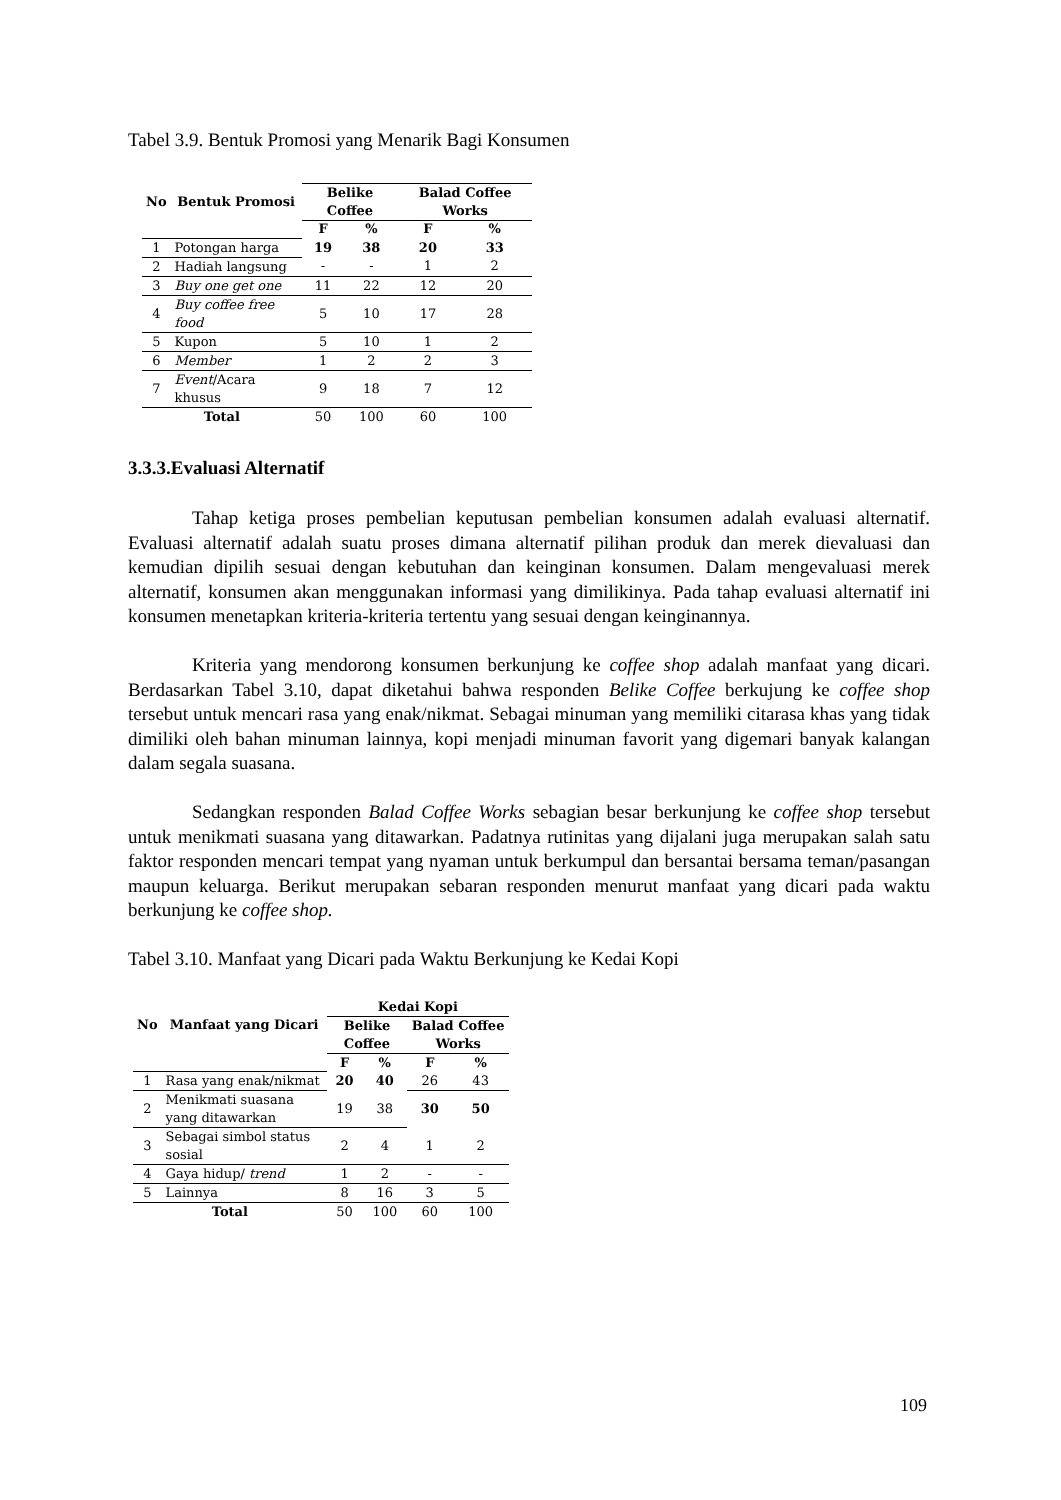Tabel 3.9. Bentuk Promosi yang Menarik Bagi Konsumen
| No | Bentuk Promosi | Belike Coffee | | Balad Coffee Works | |
| --- | --- | --- | --- | --- | --- |
| | | F | % | F | % |
| 1 | Potongan harga | 19 | 38 | 20 | 33 |
| 2 | Hadiah langsung | - | - | 1 | 2 |
| 3 | Buy one get one | 11 | 22 | 12 | 20 |
| 4 | Buy coffee free food | 5 | 10 | 17 | 28 |
| 5 | Kupon | 5 | 10 | 1 | 2 |
| 6 | Member | 1 | 2 | 2 | 3 |
| 7 | Event /Acara khusus | 9 | 18 | 7 | 12 |
| Total | | 50 | 100 | 60 | 100 |
3.3.3.Evaluasi Alternatif
Tahap ketiga proses pembelian keputusan pembelian konsumen adalah evaluasi alternatif. Evaluasi alternatif adalah suatu proses dimana alternatif pilihan produk dan merek dievaluasi dan kemudian dipilih sesuai dengan kebutuhan dan keinginan konsumen. Dalam mengevaluasi merek alternatif, konsumen akan menggunakan informasi yang dimilikinya. Pada tahap evaluasi alternatif ini konsumen menetapkan kriteria-kriteria tertentu yang sesuai dengan keinginannya.
Kriteria yang mendorong konsumen berkunjung ke coffee shop adalah manfaat yang dicari. Berdasarkan Tabel 3.10, dapat diketahui bahwa responden Belike Coffee berkujung ke coffee shop tersebut untuk mencari rasa yang enak/nikmat. Sebagai minuman yang memiliki citarasa khas yang tidak dimiliki oleh bahan minuman lainnya, kopi menjadi minuman favorit yang digemari banyak kalangan dalam segala suasana.
Sedangkan responden Balad Coffee Works sebagian besar berkunjung ke coffee shop tersebut untuk menikmati suasana yang ditawarkan. Padatnya rutinitas yang dijalani juga merupakan salah satu faktor responden mencari tempat yang nyaman untuk berkumpul dan bersantai bersama teman/pasangan maupun keluarga. Berikut merupakan sebaran responden menurut manfaat yang dicari pada waktu berkunjung ke coffee shop.
Tabel 3.10. Manfaat yang Dicari pada Waktu Berkunjung ke Kedai Kopi
| No | Manfaat yang Dicari | Kedai Kopi | | | |
| --- | --- | --- | --- | --- | --- |
| | | Belike Coffee | | Balad Coffee Works | |
| | | F | % | F | % |
| 1 | Rasa yang enak/nikmat | 20 | 40 | 26 | 43 |
| 2 | Menikmati suasana yang ditawarkan | 19 | 38 | 30 | 50 |
| 3 | Sebagai simbol status sosial | 2 | 4 | 1 | 2 |
| 4 | Gaya hidup/ trend | 1 | 2 | - | - |
| 5 | Lainnya | 8 | 16 | 3 | 5 |
| Total | | 50 | 100 | 60 | 100 |
109